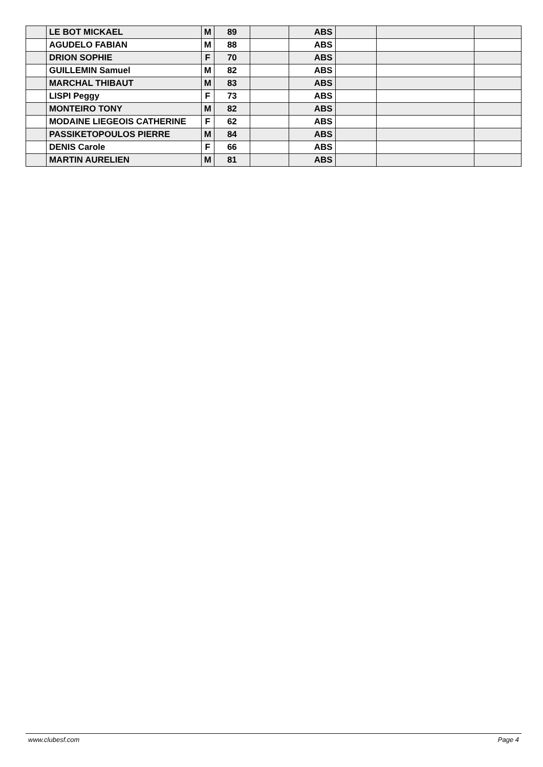| | LE BOT MICKAEL | M | 89 | | ABS | | | |
| | AGUDELO FABIAN | M | 88 | | ABS | | | |
| | DRION SOPHIE | F | 70 | | ABS | | | |
| | GUILLEMIN Samuel | M | 82 | | ABS | | | |
| | MARCHAL THIBAUT | M | 83 | | ABS | | | |
| | LISPI Peggy | F | 73 | | ABS | | | |
| | MONTEIRO TONY | M | 82 | | ABS | | | |
| | MODAINE LIEGEOIS CATHERINE | F | 62 | | ABS | | | |
| | PASSIKETOPOULOS PIERRE | M | 84 | | ABS | | | |
| | DENIS Carole | F | 66 | | ABS | | | |
| | MARTIN AURELIEN | M | 81 | | ABS | | | |
www.clubesf.com Page 4